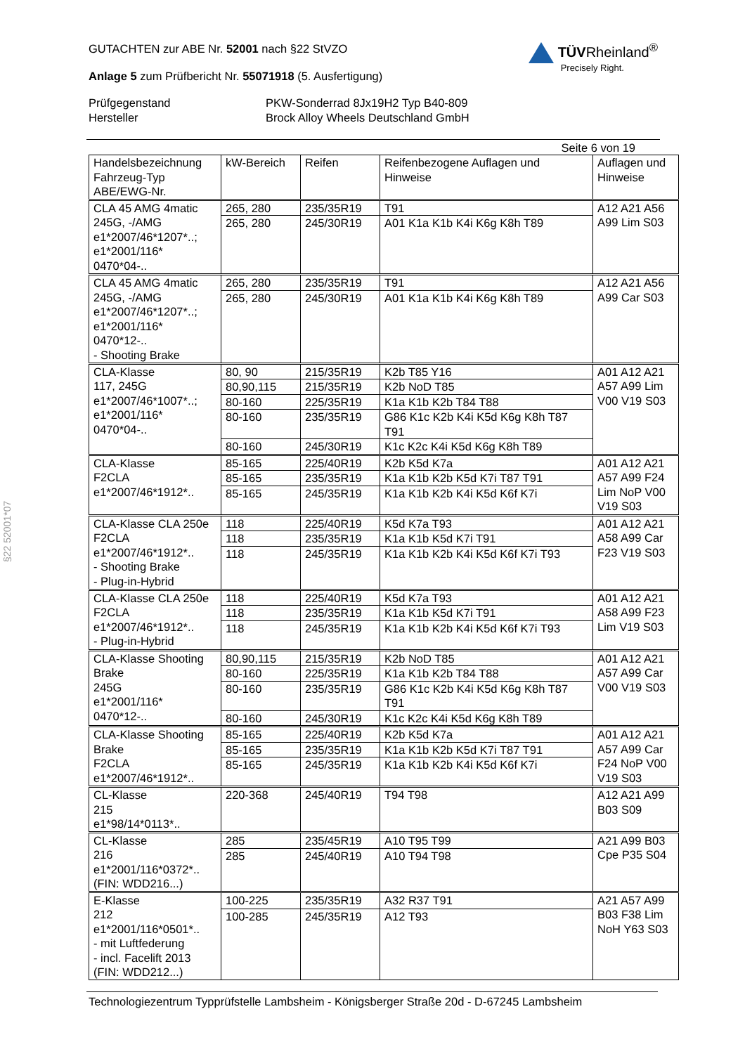§22 52001*07
GUTACHTEN zur ABE Nr. 52001 nach §22 StVZO
Anlage 5 zum Prüfbericht Nr. 55071918 (5. Ausfertigung)
TÜVRheinland<sup>®</sup>
Precisely Right.
Prüfgegenstand PKW-Sonderrad 8Jx19H2 Typ B40-809 Hersteller Brock Alloy Wheels Deutschland GmbH
Seite 6 von 19
| Handelsbezeichnung Fahrzeug-Typ ABE/EWG-Nr. | kW-Bereich | Reifen | Reifenbezogene Auflagen und Hinweise | Auflagen und Hinweise |
| --- | --- | --- | --- | --- |
| CLA 45 AMG 4matic 245G, -/AMG e1*2007/46*1207*..; e1*2001/116* 0470*04-.. | 265, 280 | 235/35R19 | T91 | A12 A21 A56 A99 Lim S03 |
| | 265, 280 | 245/30R19 | A01 K1a K1b K4i K6g K8h T89 | |
| CLA 45 AMG 4matic 245G, -/AMG e1*2007/46*1207*..; e1*2001/116* 0470*12-.. - Shooting Brake | 265, 280 | 235/35R19 | T91 | A12 A21 A56 A99 Car S03 |
| | 265, 280 | 245/30R19 | A01 K1a K1b K4i K6g K8h T89 | |
| CLA-Klasse 117, 245G e1*2007/46*1007*..; e1*2001/116* 0470*04-.. | 80, 90 | 215/35R19 | K2b T85 Y16 | A01 A12 A21 A57 A99 Lim V00 V19 S03 |
| | 80,90,115 | 215/35R19 | K2b NoD T85 | |
| | 80-160 | 225/35R19 | K1a K1b K2b T84 T88 | |
| | 80-160 | 235/35R19 | G86 K1c K2b K4i K5d K6g K8h T87 T91 | |
| | 80-160 | 245/30R19 | K1c K2c K4i K5d K6g K8h T89 | |
| CLA-Klasse F2CLA e1*2007/46*1912*.. | 85-165 | 225/40R19 | K2b K5d K7a | A01 A12 A21 A57 A99 F24 Lim NoP V00 V19 S03 |
| | 85-165 | 235/35R19 | K1a K1b K2b K5d K7i T87 T91 | |
| | 85-165 | 245/35R19 | K1a K1b K2b K4i K5d K6f K7i | |
| CLA-Klasse CLA 250e F2CLA e1*2007/46*1912*.. - Shooting Brake - Plug-in-Hybrid | 118 | 225/40R19 | K5d K7a T93 | A01 A12 A21 A58 A99 Car F23 V19 S03 |
| | 118 | 235/35R19 | K1a K1b K5d K7i T91 | |
| | 118 | 245/35R19 | K1a K1b K2b K4i K5d K6f K7i T93 | |
| CLA-Klasse CLA 250e F2CLA e1*2007/46*1912*.. - Plug-in-Hybrid | 118 | 225/40R19 | K5d K7a T93 | A01 A12 A21 A58 A99 F23 Lim V19 S03 |
| | 118 | 235/35R19 | K1a K1b K5d K7i T91 | |
| | 118 | 245/35R19 | K1a K1b K2b K4i K5d K6f K7i T93 | |
| CLA-Klasse Shooting Brake 245G e1*2001/116* 0470*12-.. | 80,90,115 | 215/35R19 | K2b NoD T85 | A01 A12 A21 A57 A99 Car V00 V19 S03 |
| | 80-160 | 225/35R19 | K1a K1b K2b T84 T88 | |
| | 80-160 | 235/35R19 | G86 K1c K2b K4i K5d K6g K8h T87 T91 | |
| | 80-160 | 245/30R19 | K1c K2c K4i K5d K6g K8h T89 | |
| CLA-Klasse Shooting Brake F2CLA e1*2007/46*1912*.. | 85-165 | 225/40R19 | K2b K5d K7a | A01 A12 A21 A57 A99 Car F24 NoP V00 V19 S03 |
| | 85-165 | 235/35R19 | K1a K1b K2b K5d K7i T87 T91 | |
| | 85-165 | 245/35R19 | K1a K1b K2b K4i K5d K6f K7i | |
| CL-Klasse 215 e1*98/14*0113*.. | 220-368 | 245/40R19 | T94 T98 | A12 A21 A99 B03 S09 |
| CL-Klasse 216 e1*2001/116*0372*.. (FIN: WDD216...) | 285 | 235/45R19 | A10 T95 T99 | A21 A99 B03 Cpe P35 S04 |
| | 285 | 245/40R19 | A10 T94 T98 | |
| E-Klasse 212 e1*2001/116*0501*.. - mit Luftfederung - incl. Facelift 2013 (FIN: WDD212...) | 100-225 | 235/35R19 | A32 R37 T91 | A21 A57 A99 B03 F38 Lim NoH Y63 S03 |
| | 100-285 | 245/35R19 | A12 T93 | |
Technologiezentrum Typprüfstelle Lambsheim - Königsberger Straße 20d - D-67245 Lambsheim